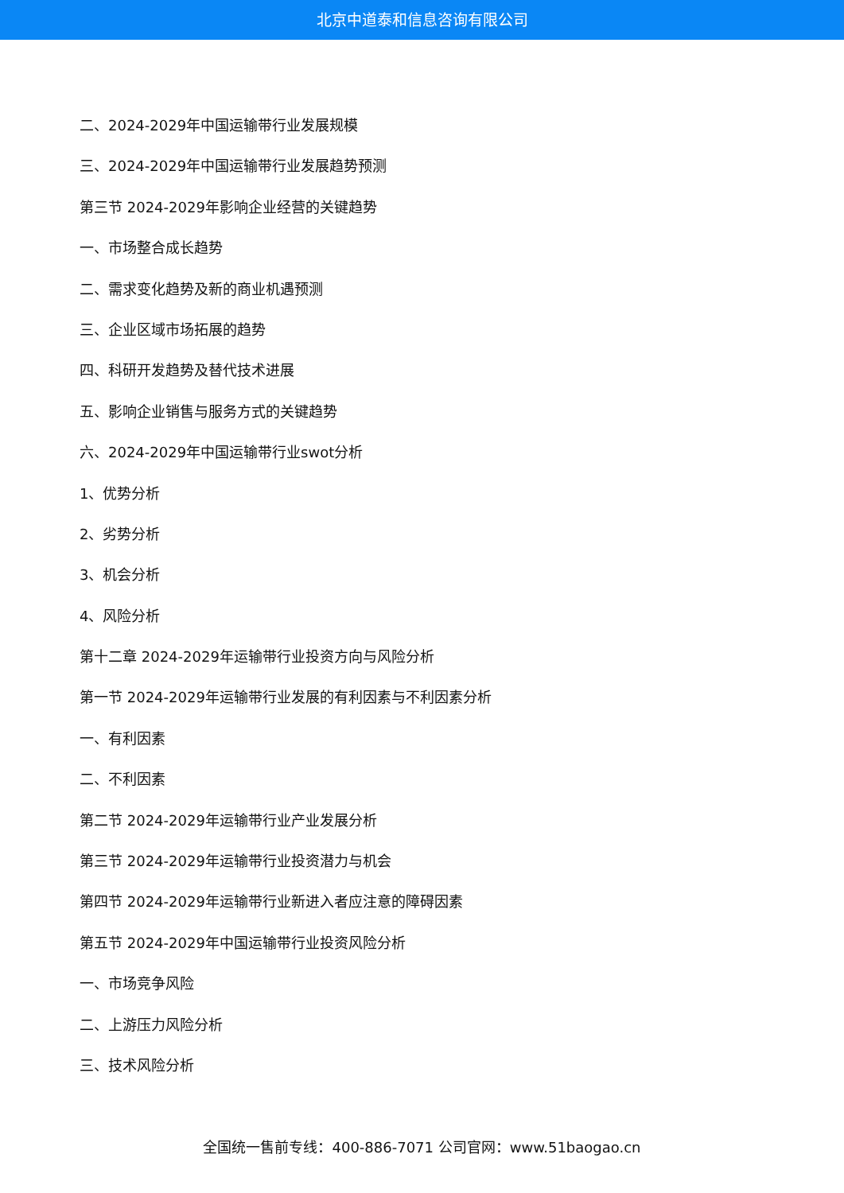北京中道泰和信息咨询有限公司
二、2024-2029年中国运输带行业发展规模
三、2024-2029年中国运输带行业发展趋势预测
第三节 2024-2029年影响企业经营的关键趋势
一、市场整合成长趋势
二、需求变化趋势及新的商业机遇预测
三、企业区域市场拓展的趋势
四、科研开发趋势及替代技术进展
五、影响企业销售与服务方式的关键趋势
六、2024-2029年中国运输带行业swot分析
1、优势分析
2、劣势分析
3、机会分析
4、风险分析
第十二章 2024-2029年运输带行业投资方向与风险分析
第一节 2024-2029年运输带行业发展的有利因素与不利因素分析
一、有利因素
二、不利因素
第二节 2024-2029年运输带行业产业发展分析
第三节 2024-2029年运输带行业投资潜力与机会
第四节 2024-2029年运输带行业新进入者应注意的障碍因素
第五节 2024-2029年中国运输带行业投资风险分析
一、市场竞争风险
二、上游压力风险分析
三、技术风险分析
全国统一售前专线：400-886-7071 公司官网：www.51baogao.cn